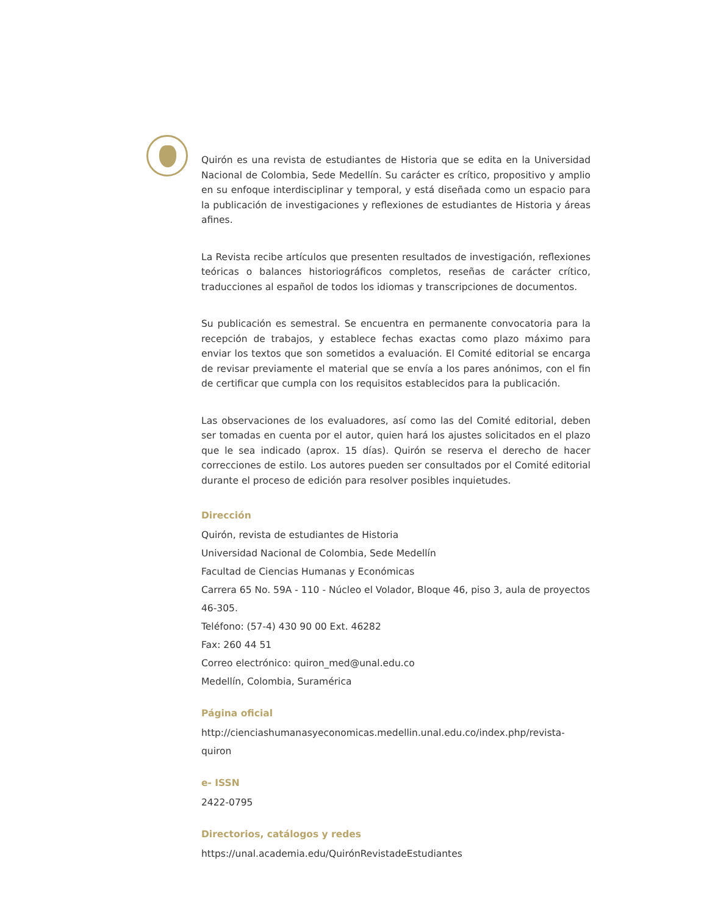Quirón es una revista de estudiantes de Historia que se edita en la Universidad Nacional de Colombia, Sede Medellín. Su carácter es crítico, propositivo y amplio en su enfoque interdisciplinar y temporal, y está diseñada como un espacio para la publicación de investigaciones y reflexiones de estudiantes de Historia y áreas afines.
La Revista recibe artículos que presenten resultados de investigación, reflexiones teóricas o balances historiográficos completos, reseñas de carácter crítico, traducciones al español de todos los idiomas y transcripciones de documentos.
Su publicación es semestral. Se encuentra en permanente convocatoria para la recepción de trabajos, y establece fechas exactas como plazo máximo para enviar los textos que son sometidos a evaluación. El Comité editorial se encarga de revisar previamente el material que se envía a los pares anónimos, con el fin de certificar que cumpla con los requisitos establecidos para la publicación.
Las observaciones de los evaluadores, así como las del Comité editorial, deben ser tomadas en cuenta por el autor, quien hará los ajustes solicitados en el plazo que le sea indicado (aprox. 15 días). Quirón se reserva el derecho de hacer correcciones de estilo. Los autores pueden ser consultados por el Comité editorial durante el proceso de edición para resolver posibles inquietudes.
Dirección
Quirón, revista de estudiantes de Historia
Universidad Nacional de Colombia, Sede Medellín
Facultad de Ciencias Humanas y Económicas
Carrera 65 No. 59A - 110 - Núcleo el Volador, Bloque 46, piso 3, aula de proyectos 46-305.
Teléfono: (57-4) 430 90 00 Ext. 46282
Fax: 260 44 51
Correo electrónico: quiron_med@unal.edu.co
Medellín, Colombia, Suramérica
Página oficial
http://cienciashumanasyeconomicas.medellin.unal.edu.co/index.php/revista-quiron
e- ISSN
2422-0795
Directorios, catálogos y redes
https://unal.academia.edu/QuirónRevistadeEstudiantes